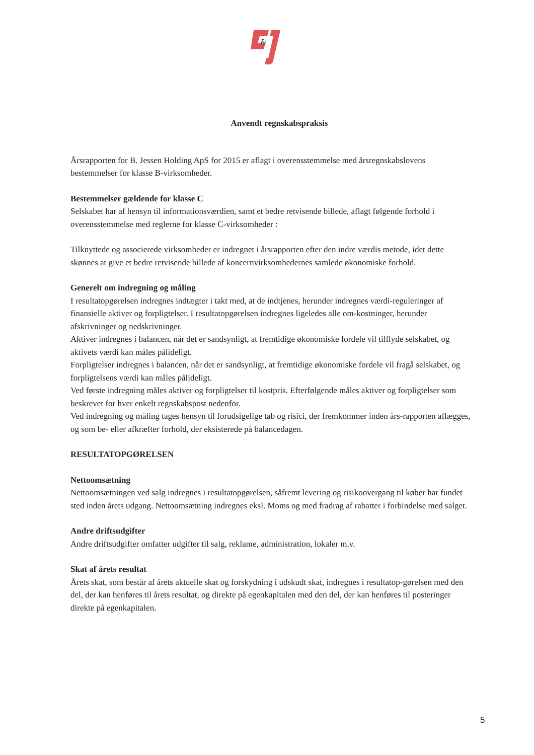&
Anvendt regnskabspraksis
Årsrapporten for B. Jessen Holding ApS for 2015 er aflagt i overensstemmelse med årsregnskabslovens bestemmelser for klasse B-virksomheder.
Bestemmelser gældende for klasse C
Selskabet har af hensyn til informationsværdien, samt et bedre retvisende billede, aflagt følgende forhold i overensstemmelse med reglerne for klasse C-virksomheder :
Tilknyttede og associerede virksomheder er indregnet i årsrapporten efter den indre værdis metode, idet dette skønnes at give et bedre retvisende billede af koncernvirksomhedernes samlede økonomiske forhold.
Generelt om indregning og måling
I resultatopgørelsen indregnes indtægter i takt med, at de indtjenes, herunder indregnes værdi-reguleringer af finansielle aktiver og forpligtelser. I resultatopgørelsen indregnes ligeledes alle om-kostninger, herunder afskrivninger og nedskrivninger.
Aktiver indregnes i balancen, når det er sandsynligt, at fremtidige økonomiske fordele vil tilflyde selskabet, og aktivets værdi kan måles pålideligt.
Forpligtelser indregnes i balancen, når det er sandsynligt, at fremtidige økonomiske fordele vil fragå selskabet, og forpligtelsens værdi kan måles pålideligt.
Ved første indregning måles aktiver og forpligtelser til kostpris. Efterfølgende måles aktiver og forpligtelser som beskrevet for hver enkelt regnskabspost nedenfor.
Ved indregning og måling tages hensyn til forudsigelige tab og risici, der fremkommer inden års-rapporten aflægges, og som be- eller afkræfter forhold, der eksisterede på balancedagen.
RESULTATOPGØRELSEN
Nettoomsætning
Nettoomsætningen ved salg indregnes i resultatopgørelsen, såfremt levering og risikoovergang til køber har fundet sted inden årets udgang. Nettoomsætning indregnes eksl. Moms og med fradrag af rabatter i forbindelse med salget.
Andre driftsudgifter
Andre driftsudgifter omfatter udgifter til salg, reklame, administration, lokaler m.v.
Skat af årets resultat
Årets skat, som består af årets aktuelle skat og forskydning i udskudt skat, indregnes i resultatop-gørelsen med den del, der kan henføres til årets resultat, og direkte på egenkapitalen med den del, der kan henføres til posteringer direkte på egenkapitalen.
5